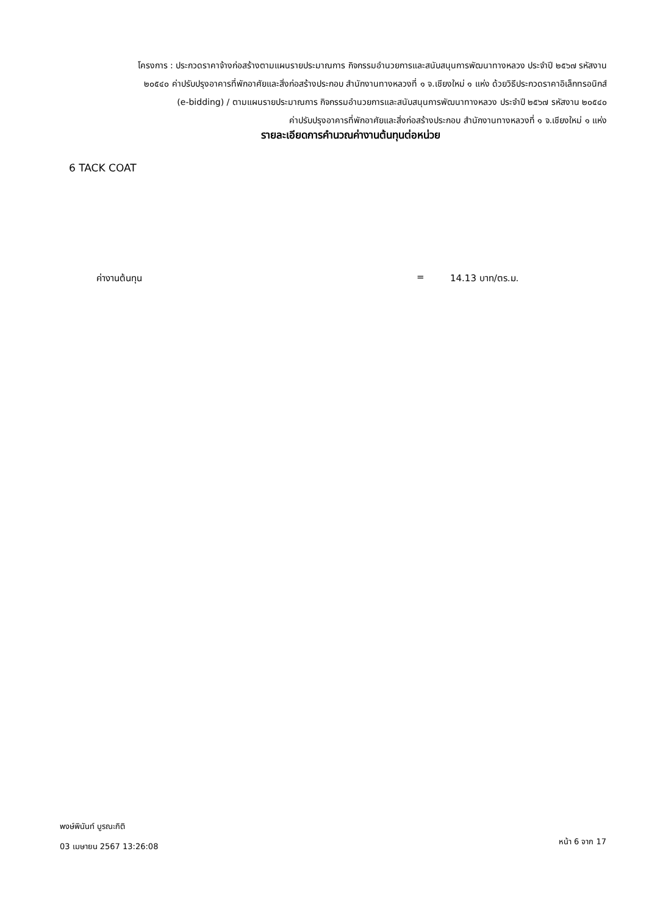โครงการ : ประกวดราคาจ้างก่อสร้างตามแผนรายประมาณการ กิจกรรมอำนวยการและสนับสนุนการพัฒนาทางหลวง ประจำปี ๒๕๖๗ รหัสงาน
๒๐๕๔๐ ค่าปรับปรุงอาคารที่พักอาศัยและสิ่งก่อสร้างประกอบ สำนักงานทางหลวงที่ ๑ จ.เชียงใหม่ ๑ แห่ง ด้วยวิธีประกวดราคาอิเล็กทรอนิกส์
(e-bidding) / ตามแผนรายประมาณการ กิจกรรมอำนวยการและสนับสนุนการพัฒนาทางหลวง ประจำปี ๒๕๖๗ รหัสงาน ๒๐๕๔๐
ค่าปรับปรุงอาคารที่พักอาศัยและสิ่งก่อสร้างประกอบ สำนักงานทางหลวงที่ ๑ จ.เชียงใหม่ ๑ แห่ง
รายละเอียดการคำนวณค่างานต้นทุนต่อหน่วย
6 TACK COAT
ค่างานต้นทุน = 14.13 บาท/ตร.ม.
พงษ์พินันท์ บูรณะกิติ
03 เมษายน 2567 13:26:08
หน้า 6 จาก 17